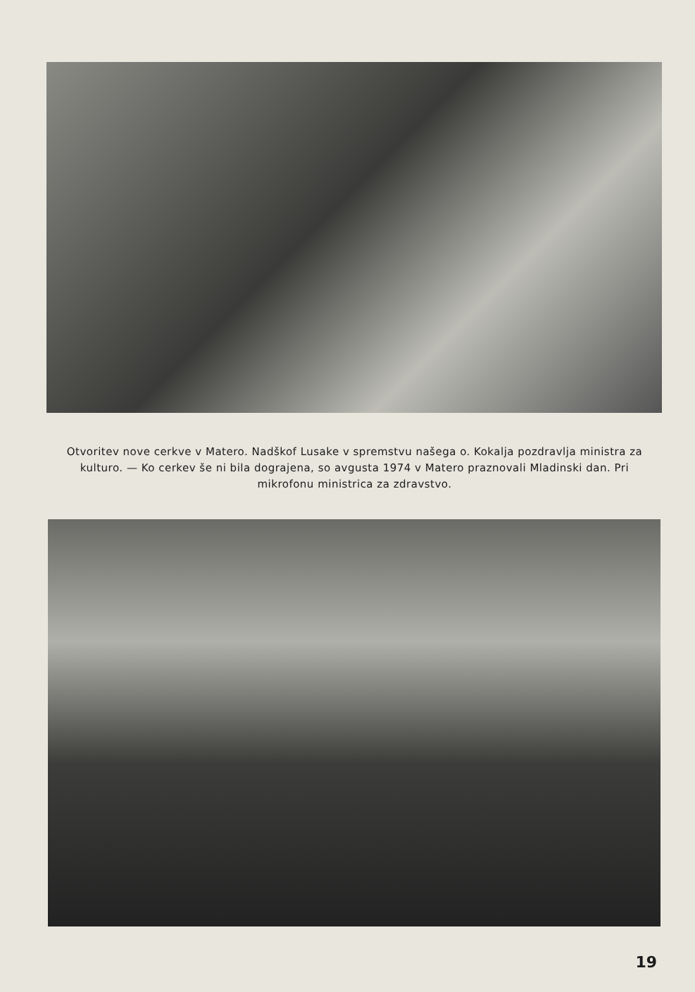Otvoritev nove cerkve v Matero. Nadškof Lusake v spremstvu našega o. Kokalja pozdravlja ministra za kulturo. — Ko cerkev še ni bila dograjena, so avgusta 1974 v Matero praznovali Mladinski dan. Pri mikrofonu ministrica za zdravstvo.
19